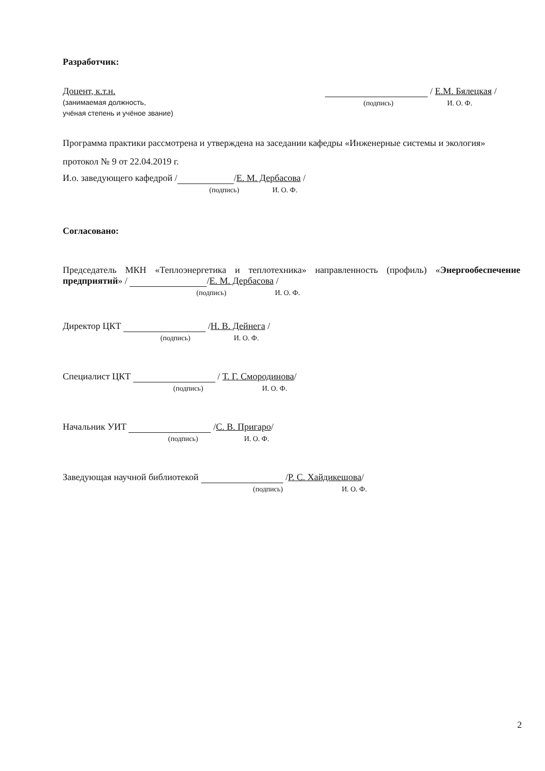Разработчик:
Доцент, к.т.н.
(занимаемая должность,
учёная степень и учёное звание)
/ Е.М. Бялецкая /
(подпись) И. О. Ф.
Программа практики рассмотрена и утверждена на заседании кафедры «Инженерные системы и экология» протокол № 9 от 22.04.2019 г.
И.о. заведующего кафедрой / /Е. М. Дербасова /
(подпись) И. О. Ф.
Согласовано:
Председатель МКН «Теплоэнергетика и теплотехника» направленность (профиль) «Энергообеспечение предприятий» / /Е. М. Дербасова /
(подпись) И. О. Ф.
Директор ЦКТ /Н. В. Дейнега /
(подпись) И. О. Ф.
Специалист ЦКТ / Т. Г. Смородинова/
(подпись) И. О. Ф.
Начальник УИТ /С. В. Пригаро/
(подпись) И. О. Ф.
Заведующая научной библиотекой /Р. С. Хайдикешова/
(подпись) И. О. Ф.
2